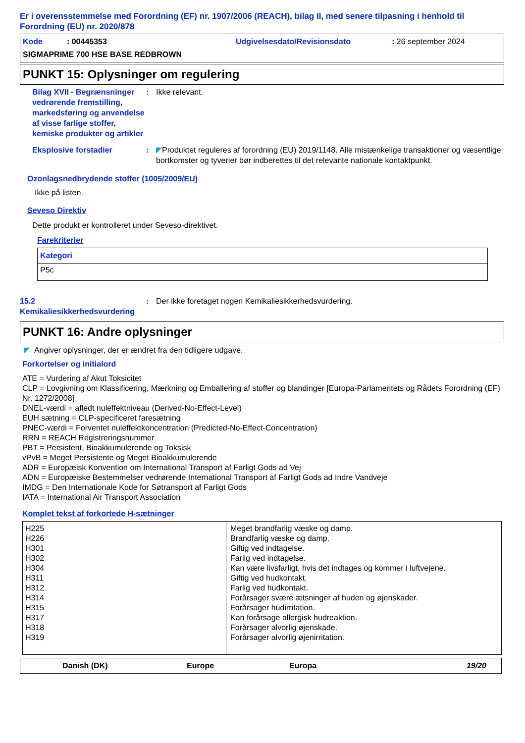Er i overensstemmelse med Forordning (EF) nr. 1907/2006 (REACH), bilag II, med senere tilpasning i henhold til Forordning (EU) nr. 2020/878
Kode : 00445353 Udgivelsesdato/Revisionsdato: 26 september 2024
SIGMAPRIME 700 HSE BASE REDBROWN
PUNKT 15: Oplysninger om regulering
Bilag XVII - Begrænsninger vedrørende fremstilling, markedsføring og anvendelse af visse farlige stoffer, kemiske produkter og artikler
: Ikke relevant.
Eksplosive forstadier : ◤Produktet reguleres af forordning (EU) 2019/1148. Alle mistænkelige transaktioner og væsentlige bortkomster og tyverier bør indberettes til det relevante nationale kontaktpunkt.
Ozonlagsnedbrydende stoffer (1005/2009/EU)
Ikke på listen.
Seveso Direktiv
Dette produkt er kontrolleret under Seveso-direktivet.
Farekriterier
| Kategori |
| --- |
| P5c |
15.2 Kemikaliesikkerhedsvurdering
: Der ikke foretaget nogen Kemikaliesikkerhedsvurdering.
PUNKT 16: Andre oplysninger
◤ Angiver oplysninger, der er ændret fra den tidligere udgave.
Forkortelser og initialord
ATE = Vurdering af Akut Toksicitet
CLP = Lovgivning om Klassificering, Mærkning og Emballering af stoffer og blandinger [Europa-Parlamentets og Rådets Forordning (EF) Nr. 1272/2008]
DNEL-værdi = afledt nuleffektniveau (Derived-No-Effect-Level)
EUH sætning = CLP-specificeret faresætning
PNEC-værdi = Forventet nuleffektkoncentration (Predicted-No-Effect-Concentration)
RRN = REACH Registreringsnummer
PBT = Persistent, Bioakkumulerende og Toksisk
vPvB = Meget Persistente og Meget Bioakkumulerende
ADR = Europæisk Konvention om International Transport af Farligt Gods ad Vej
ADN = Europæiske Bestemmelser vedrørende International Transport af Farligt Gods ad Indre Vandveje
IMDG = Den Internationale Kode for Søtransport af Farligt Gods
IATA = International Air Transport Association
Komplet tekst af forkortede H-sætninger
| H225 H226 H301 H302 H304 H311 H312 H314 H315 H317 H318 H319 | Meget brandfarlig væske og damp. Brandfarlig væske og damp. Giftig ved indtagelse. Farlig ved indtagelse. Kan være livsfarligt, hvis det indtages og kommer i luftvejene. Giftig ved hudkontakt. Farlig ved hudkontakt. Forårsager svære ætsninger af huden og øjenskader. Forårsager hudirritation. Kan forårsage allergisk hudreaktion. Forårsager alvorlig øjenskade. Forårsager alvorlig øjenirritation. |
| Danish (DK) | Europe | Europa | 19/20 |